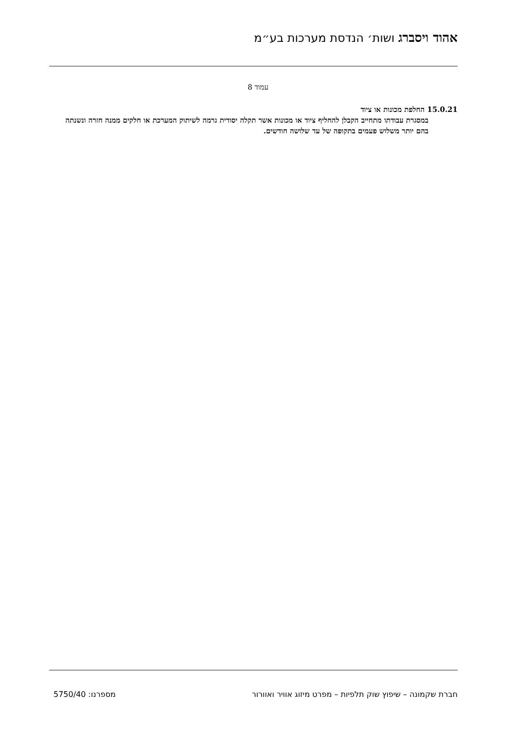אהוד ויסברג ושות׳ הנדסת מערכות בע״מ
עמוד 8
15.0.21 החלפת מכונות או ציוד
במסגרת עבודתו מתחייב הקבלן להחליף ציוד או מכונות אשר תקלה יסודית גרמה לשיתוק המערכת או חלקים ממנה חזרה ונשנתה בהם יותר משלוש פעמים בתקופה של עד שלושה חודשים.
חברת שקמונה – שיפוץ שוק תלפיות – מפרט מיזוג אוויר ואוורור מספרנו: 5750/40